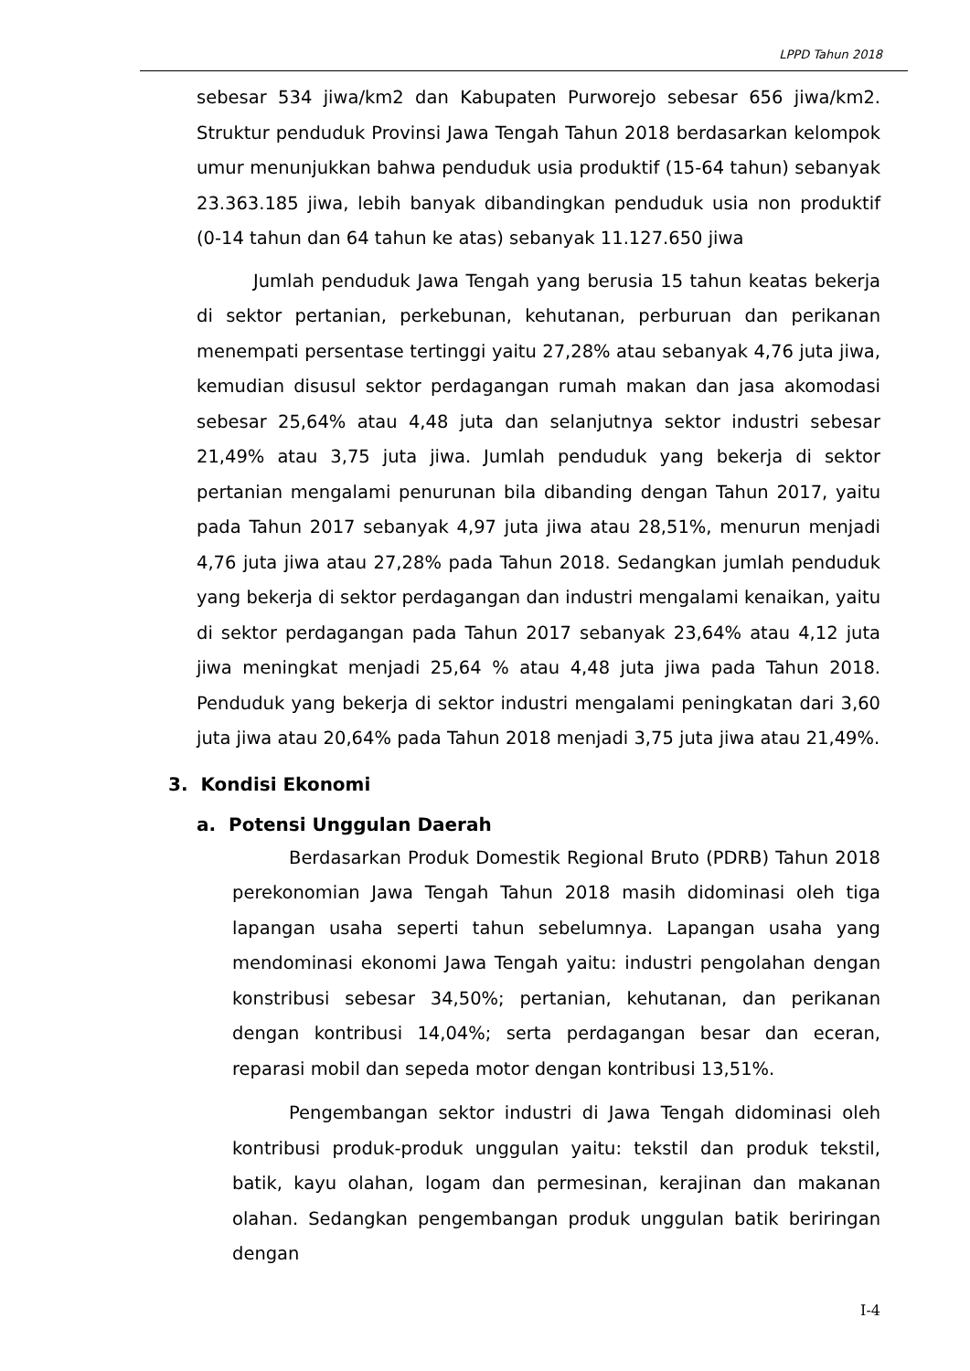LPPD Tahun 2018
sebesar 534 jiwa/km2 dan Kabupaten Purworejo sebesar 656 jiwa/km2. Struktur penduduk Provinsi Jawa Tengah Tahun 2018 berdasarkan kelompok umur menunjukkan bahwa penduduk usia produktif (15-64 tahun) sebanyak 23.363.185 jiwa, lebih banyak dibandingkan penduduk usia non produktif (0-14 tahun dan 64 tahun ke atas) sebanyak 11.127.650 jiwa
Jumlah penduduk Jawa Tengah yang berusia 15 tahun keatas bekerja di sektor pertanian, perkebunan, kehutanan, perburuan dan perikanan menempati persentase tertinggi yaitu 27,28% atau sebanyak 4,76 juta jiwa, kemudian disusul sektor perdagangan rumah makan dan jasa akomodasi sebesar 25,64% atau 4,48 juta dan selanjutnya sektor industri sebesar 21,49% atau 3,75 juta jiwa. Jumlah penduduk yang bekerja di sektor pertanian mengalami penurunan bila dibanding dengan Tahun 2017, yaitu pada Tahun 2017 sebanyak 4,97 juta jiwa atau 28,51%, menurun menjadi 4,76 juta jiwa atau 27,28% pada Tahun 2018. Sedangkan jumlah penduduk yang bekerja di sektor perdagangan dan industri mengalami kenaikan, yaitu di sektor perdagangan pada Tahun 2017 sebanyak 23,64% atau 4,12 juta jiwa meningkat menjadi 25,64 % atau 4,48 juta jiwa pada Tahun 2018. Penduduk yang bekerja di sektor industri mengalami peningkatan dari 3,60 juta jiwa atau 20,64% pada Tahun 2018 menjadi 3,75 juta jiwa atau 21,49%.
3. Kondisi Ekonomi
a. Potensi Unggulan Daerah
Berdasarkan Produk Domestik Regional Bruto (PDRB) Tahun 2018 perekonomian Jawa Tengah Tahun 2018 masih didominasi oleh tiga lapangan usaha seperti tahun sebelumnya. Lapangan usaha yang mendominasi ekonomi Jawa Tengah yaitu: industri pengolahan dengan konstribusi sebesar 34,50%; pertanian, kehutanan, dan perikanan dengan kontribusi 14,04%; serta perdagangan besar dan eceran, reparasi mobil dan sepeda motor dengan kontribusi 13,51%.
Pengembangan sektor industri di Jawa Tengah didominasi oleh kontribusi produk-produk unggulan yaitu: tekstil dan produk tekstil, batik, kayu olahan, logam dan permesinan, kerajinan dan makanan olahan. Sedangkan pengembangan produk unggulan batik beriringan dengan
I-4